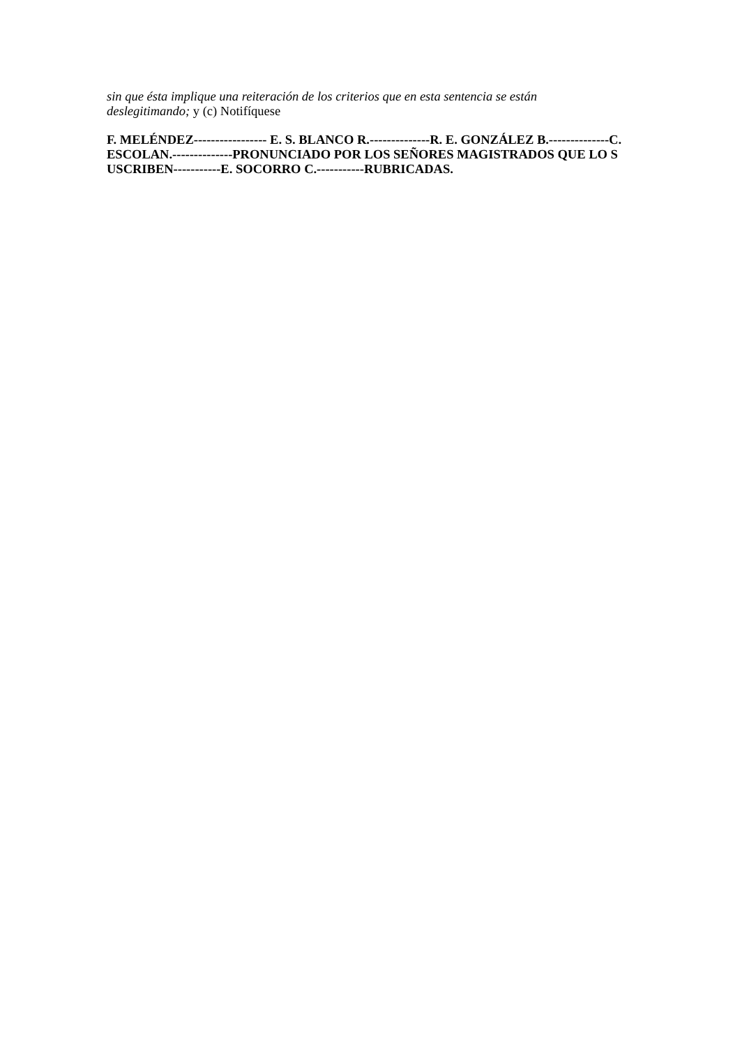sin que ésta implique una reiteración de los criterios que en esta sentencia se están deslegitimando; y (c) Notifíquese
F. MELÉNDEZ----------------- E. S. BLANCO R.--------------R. E. GONZÁLEZ B.--------------C. ESCOLAN.--------------PRONUNCIADO POR LOS SEÑORES MAGISTRADOS QUE LO SUSCRIBEN-----------E. SOCORRO C.-----------RUBRICADAS.